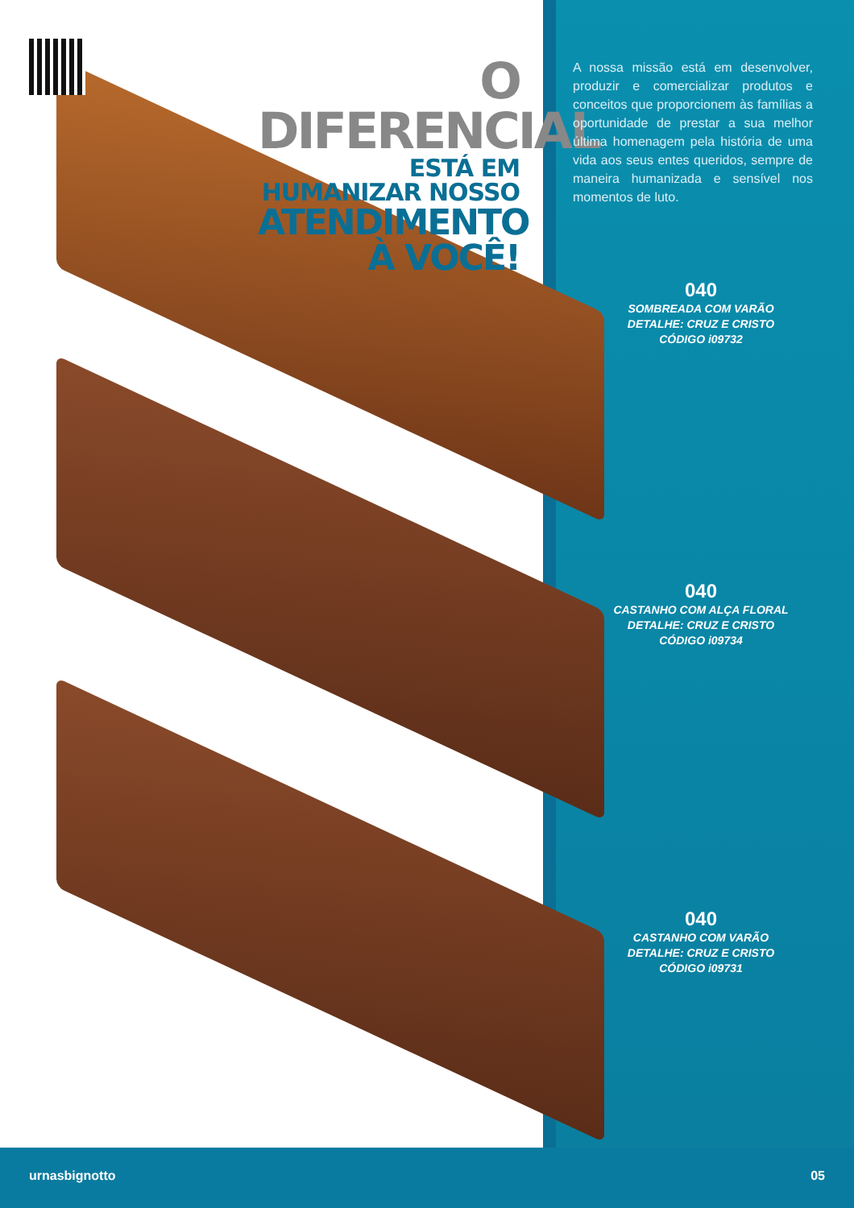O DIFERENCIAL
ESTÁ EM HUMANIZAR NOSSO
ATENDIMENTO À VOCÊ!
A nossa missão está em desenvolver, produzir e comercializar produtos e conceitos que proporcionem às famílias a oportunidade de prestar a sua melhor última homenagem pela história de uma vida aos seus entes queridos, sempre de maneira humanizada e sensível nos momentos de luto.
040
SOMBREADA COM VARÃO
DETALHE: CRUZ E CRISTO
CÓDIGO i09732
040
CASTANHO COM ALÇA FLORAL
DETALHE: CRUZ E CRISTO
CÓDIGO i09734
040
CASTANHO COM VARÃO
DETALHE: CRUZ E CRISTO
CÓDIGO i09731
urnasbignotto 05